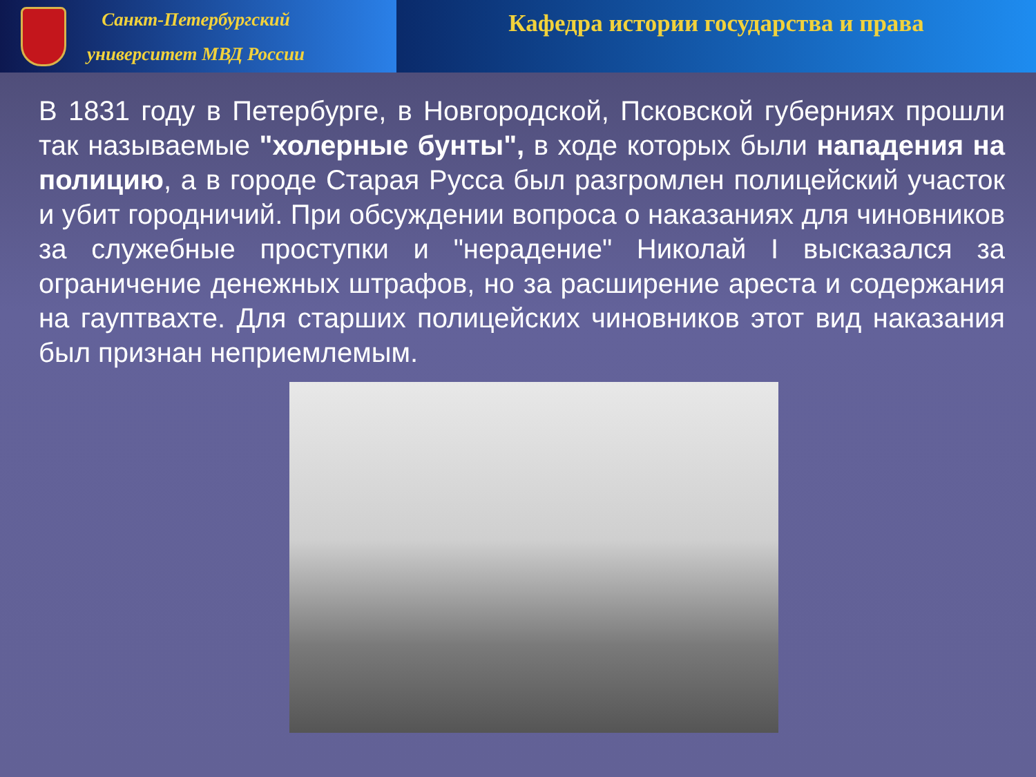Санкт-Петербургский
университет МВД России
Кафедра истории государства и права
В 1831 году в Петербурге, в Новгородской, Псковской губерниях прошли так называемые "холерные бунты", в ходе которых были нападения на полицию, а в городе Старая Русса был разгромлен полицейский участок и убит городничий. При обсуждении вопроса о наказаниях для чиновников за служебные проступки и "нерадение" Николай I высказался за ограничение денежных штрафов, но за расширение ареста и содержания на гауптвахте. Для старших полицейских чиновников этот вид наказания был признан неприемлемым.